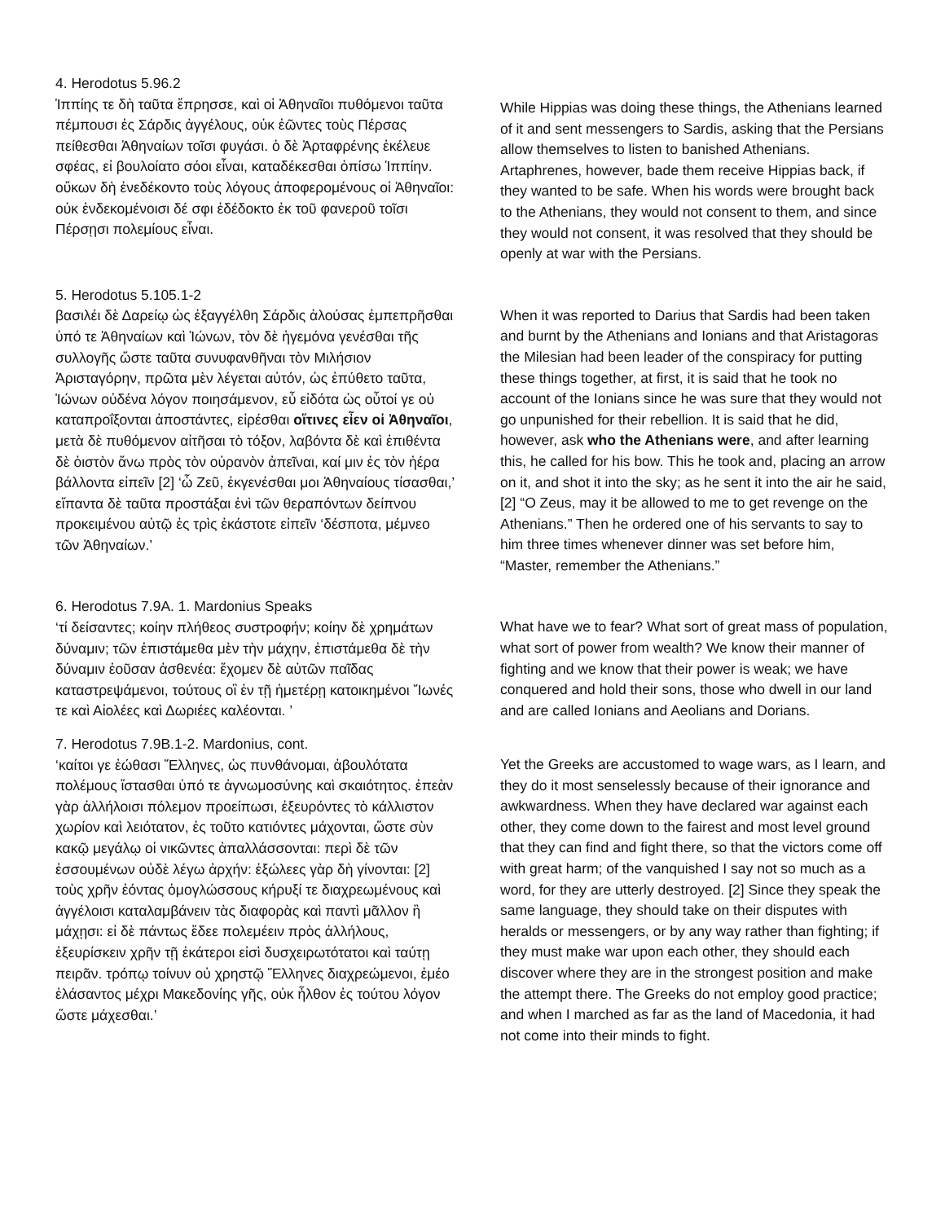4. Herodotus 5.96.2
Ἱππίης τε δὴ ταῦτα ἔπρησσε, καὶ οἱ Ἀθηναῖοι πυθόμενοι ταῦτα πέμπουσι ἐς Σάρδις ἀγγέλους, οὐκ ἐῶντες τοὺς Πέρσας πείθεσθαι Ἀθηναίων τοῖσι φυγάσι. ὁ δὲ Ἀρταφρένης ἐκέλευε σφέας, εἰ βουλοίατο σόοι εἶναι, καταδέκεσθαι ὀπίσω Ἱππίην. οὔκων δὴ ἐνεδέκοντο τοὺς λόγους ἀποφερομένους οἱ Ἀθηναῖοι: οὐκ ἐνδεκομένοισι δέ σφι ἐδέδοκτο ἐκ τοῦ φανεροῦ τοῖσι Πέρσῃσι πολεμίους εἶναι.
While Hippias was doing these things, the Athenians learned of it and sent messengers to Sardis, asking that the Persians allow themselves to listen to banished Athenians. Artaphrenes, however, bade them receive Hippias back, if they wanted to be safe. When his words were brought back to the Athenians, they would not consent to them, and since they would not consent, it was resolved that they should be openly at war with the Persians.
5. Herodotus 5.105.1-2
βασιλέι δὲ Δαρείῳ ὡς ἐξαγγέλθη Σάρδις ἁλούσας ἐμπεπρῆσθαι ὑπό τε Ἀθηναίων καὶ Ἰώνων, τὸν δὲ ἡγεμόνα γενέσθαι τῆς συλλογῆς ὥστε ταῦτα συνυφανθῆναι τὸν Μιλήσιον Ἀρισταγόρην, πρῶτα μὲν λέγεται αὐτόν, ὡς ἐπύθετο ταῦτα, Ἰώνων οὐδένα λόγον ποιησάμενον, εὖ εἰδότα ὡς οὗτοί γε οὐ καταπροΐξονται ἀποστάντες, εἰρέσθαι οἵτινες εἶεν οἱ Ἀθηναῖοι, μετὰ δὲ πυθόμενον αἰτῆσαι τὸ τόξον, λαβόντα δὲ καὶ ἐπιθέντα δὲ ὀιστὸν ἄνω πρὸς τὸν οὐρανὸν ἀπεῖναι, καί μιν ἐς τὸν ἠέρα βάλλοντα εἰπεῖν [2] ‘ὦ Ζεῦ, ἐκγενέσθαι μοι Ἀθηναίους τίσασθαι,’ εἴπαντα δὲ ταῦτα προστάξαι ἑνὶ τῶν θεραπόντων δείπνου προκειμένου αὐτῷ ἐς τρὶς ἑκάστοτε εἰπεῖν ‘δέσποτα, μέμνεο τῶν Ἀθηναίων.’
When it was reported to Darius that Sardis had been taken and burnt by the Athenians and Ionians and that Aristagoras the Milesian had been leader of the conspiracy for putting these things together, at first, it is said that he took no account of the Ionians since he was sure that they would not go unpunished for their rebellion. It is said that he did, however, ask who the Athenians were, and after learning this, he called for his bow. This he took and, placing an arrow on it, and shot it into the sky; as he sent it into the air he said, [2] “O Zeus, may it be allowed to me to get revenge on the Athenians.” Then he ordered one of his servants to say to him three times whenever dinner was set before him, “Master, remember the Athenians.”
6. Herodotus 7.9A. 1. Mardonius Speaks
‘τί δείσαντες; κοίην πλήθεος συστροφήν; κοίην δὲ χρημάτων δύναμιν; τῶν ἐπιστάμεθα μὲν τὴν μάχην, ἐπιστάμεθα δὲ τὴν δύναμιν ἐοῦσαν ἀσθενέα: ἔχομεν δὲ αὐτῶν παῖδας καταστρεψάμενοι, τούτους οἳ ἐν τῇ ἡμετέρῃ κατοικημένοι Ἴωνές τε καὶ Αἰολέες καὶ Δωριέες καλέονται. ’
What have we to fear? What sort of great mass of population, what sort of power from wealth? We know their manner of fighting and we know that their power is weak; we have conquered and hold their sons, those who dwell in our land and are called Ionians and Aeolians and Dorians.
7. Herodotus 7.9B.1-2. Mardonius, cont.
‘καίτοι γε ἐώθασι Ἕλληνες, ὡς πυνθάνομαι, ἀβουλότατα πολέμους ἵστασθαι ὑπό τε ἀγνωμοσύνης καὶ σκαιότητος. ἐπεὰν γὰρ ἀλλήλοισι πόλεμον προείπωσι, ἐξευρόντες τὸ κάλλιστον χωρίον καὶ λειότατον, ἐς τοῦτο κατιόντες μάχονται, ὥστε σὺν κακῷ μεγάλῳ οἱ νικῶντες ἀπαλλάσσονται: περὶ δὲ τῶν ἑσσουμένων οὐδὲ λέγω ἀρχήν: ἐξώλεες γὰρ δὴ γίνονται: [2] τοὺς χρῆν ἐόντας ὁμογλώσσους κήρυξί τε διαχρεωμένους καὶ ἀγγέλοισι καταλαμβάνειν τὰς διαφορὰς καὶ παντὶ μᾶλλον ἢ μάχῃσι: εἰ δὲ πάντως ἔδεε πολεμέειν πρὸς ἀλλήλους, ἐξευρίσκειν χρῆν τῇ ἑκάτεροι εἰσὶ δυσχειρωτότατοι καὶ ταύτῃ πειρᾶν. τρόπῳ τοίνυν οὐ χρηστῷ Ἕλληνες διαχρεώμενοι, ἐμέο ἐλάσαντος μέχρι Μακεδονίης γῆς, οὐκ ἦλθον ἐς τούτου λόγον ὥστε μάχεσθαι.’
Yet the Greeks are accustomed to wage wars, as I learn, and they do it most senselessly because of their ignorance and awkwardness. When they have declared war against each other, they come down to the fairest and most level ground that they can find and fight there, so that the victors come off with great harm; of the vanquished I say not so much as a word, for they are utterly destroyed. [2] Since they speak the same language, they should take on their disputes with heralds or messengers, or by any way rather than fighting; if they must make war upon each other, they should each discover where they are in the strongest position and make the attempt there. The Greeks do not employ good practice; and when I marched as far as the land of Macedonia, it had not come into their minds to fight.